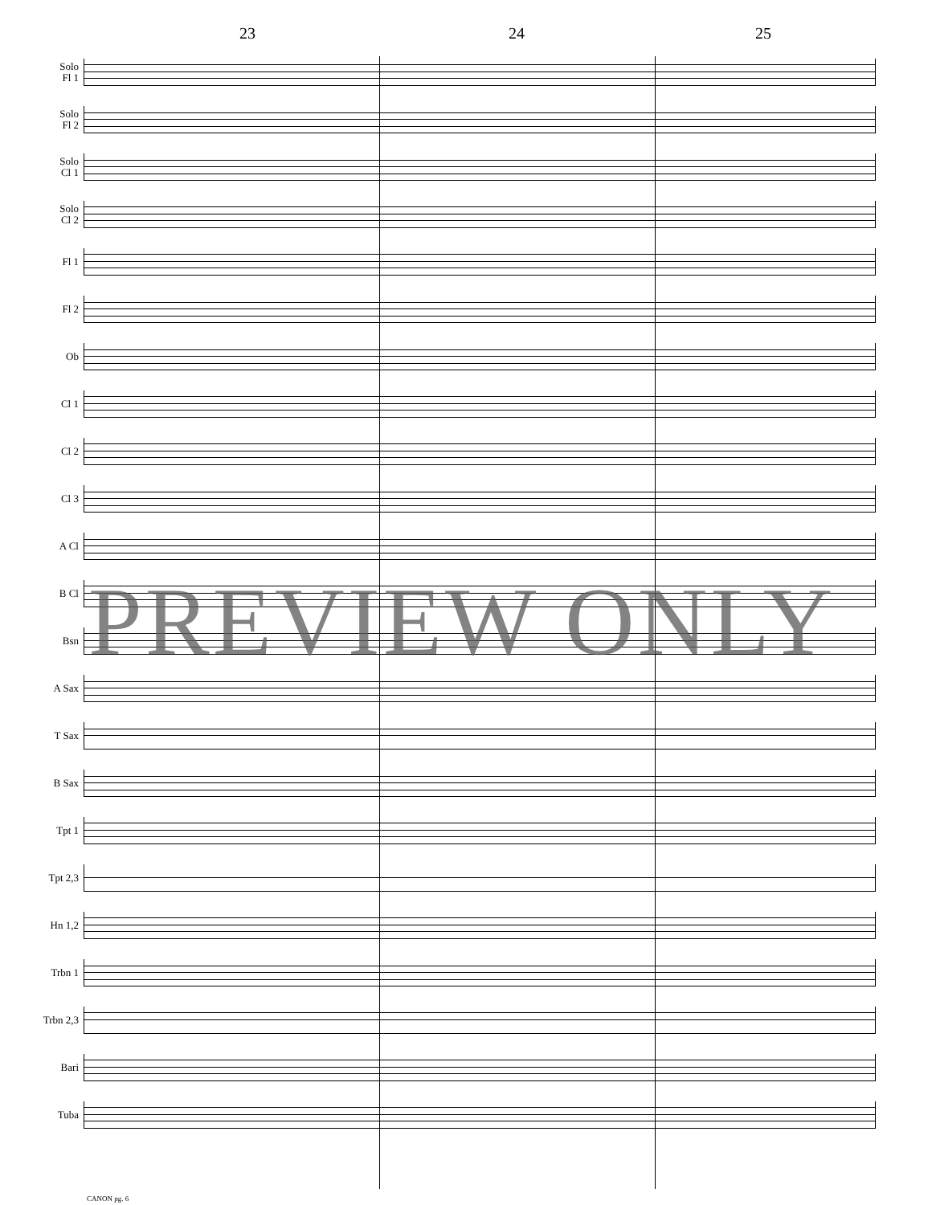23 24 25
Solo
Fl 1
Solo
Fl 2
Solo
Cl 1
Solo
Cl 2
Fl 1
Fl 2
Ob
Cl 1
Cl 2
Cl 3
A Cl
B Cl
Bsn
A Sax
T Sax
B Sax
Tpt 1
Tpt 2,3
Hn 1,2
Trbn 1
Trbn 2,3
Bari
Tuba
PREVIEW ONLY
CANON pg. 6